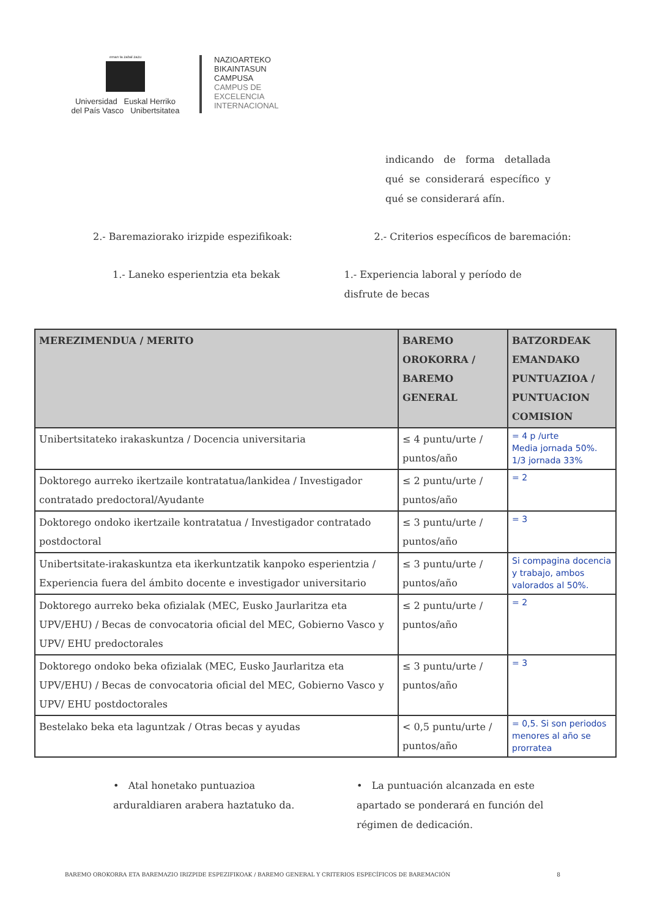eman ta zabal zazu
Universidad Euskal Herriko
del País Vasco Unibertsitatea
NAZIOARTEKO
BIKAINTASUN
CAMPUSA
CAMPUS DE
EXCELENCIA
INTERNACIONAL
indicando de forma detallada qué se considerará específico y qué se considerará afín.
2.- Baremaziorako irizpide espezifikoak:
2.- Criterios específicos de baremación:
1.- Laneko esperientzia eta bekak
1.- Experiencia laboral y período de disfrute de becas
| MEREZIMENDUA / MERITO | BAREMO OROKORRA / BAREMO GENERAL | BATZORDEAK EMANDAKO PUNTUAZIOA / PUNTUACION COMISION |
| --- | --- | --- |
| Unibertsitateko irakaskuntza / Docencia universitaria | ≤ 4 puntu/urte / puntos/año | = 4 p /urte Media jornada 50%. 1/3 jornada 33% |
| Doktorego aurreko ikertzaile kontratatua/lankidea / Investigador contratado predoctoral/Ayudante | ≤ 2 puntu/urte / puntos/año | = 2 |
| Doktorego ondoko ikertzaile kontratatua / Investigador contratado postdoctoral | ≤ 3 puntu/urte / puntos/año | = 3 |
| Unibertsitate-irakaskuntza eta ikerkuntzatik kanpoko esperientzia / Experiencia fuera del ámbito docente e investigador universitario | ≤ 3 puntu/urte / puntos/año | Si compagina docencia y trabajo, ambos valorados al 50%. |
| Doktorego aurreko beka ofizialak (MEC, Eusko Jaurlaritza eta UPV/EHU) / Becas de convocatoria oficial del MEC, Gobierno Vasco y UPV/ EHU predoctorales | ≤ 2 puntu/urte / puntos/año | = 2 |
| Doktorego ondoko beka ofizialak (MEC, Eusko Jaurlaritza eta UPV/EHU) / Becas de convocatoria oficial del MEC, Gobierno Vasco y UPV/ EHU postdoctorales | ≤ 3 puntu/urte / puntos/año | = 3 |
| Bestelako beka eta laguntzak / Otras becas y ayudas | < 0,5 puntu/urte / puntos/año | = 0,5. Si son periodos menores al año se prorratea |
• Atal honetako puntuazioa arduraldiaren arabera haztatuko da.
• La puntuación alcanzada en este apartado se ponderará en función del régimen de dedicación.
BAREMO OROKORRA ETA BAREMAZIO IRIZPIDE ESPEZIFIKOAK / BAREMO GENERAL Y CRITERIOS ESPECÍFICOS DE BAREMACIÓN 8